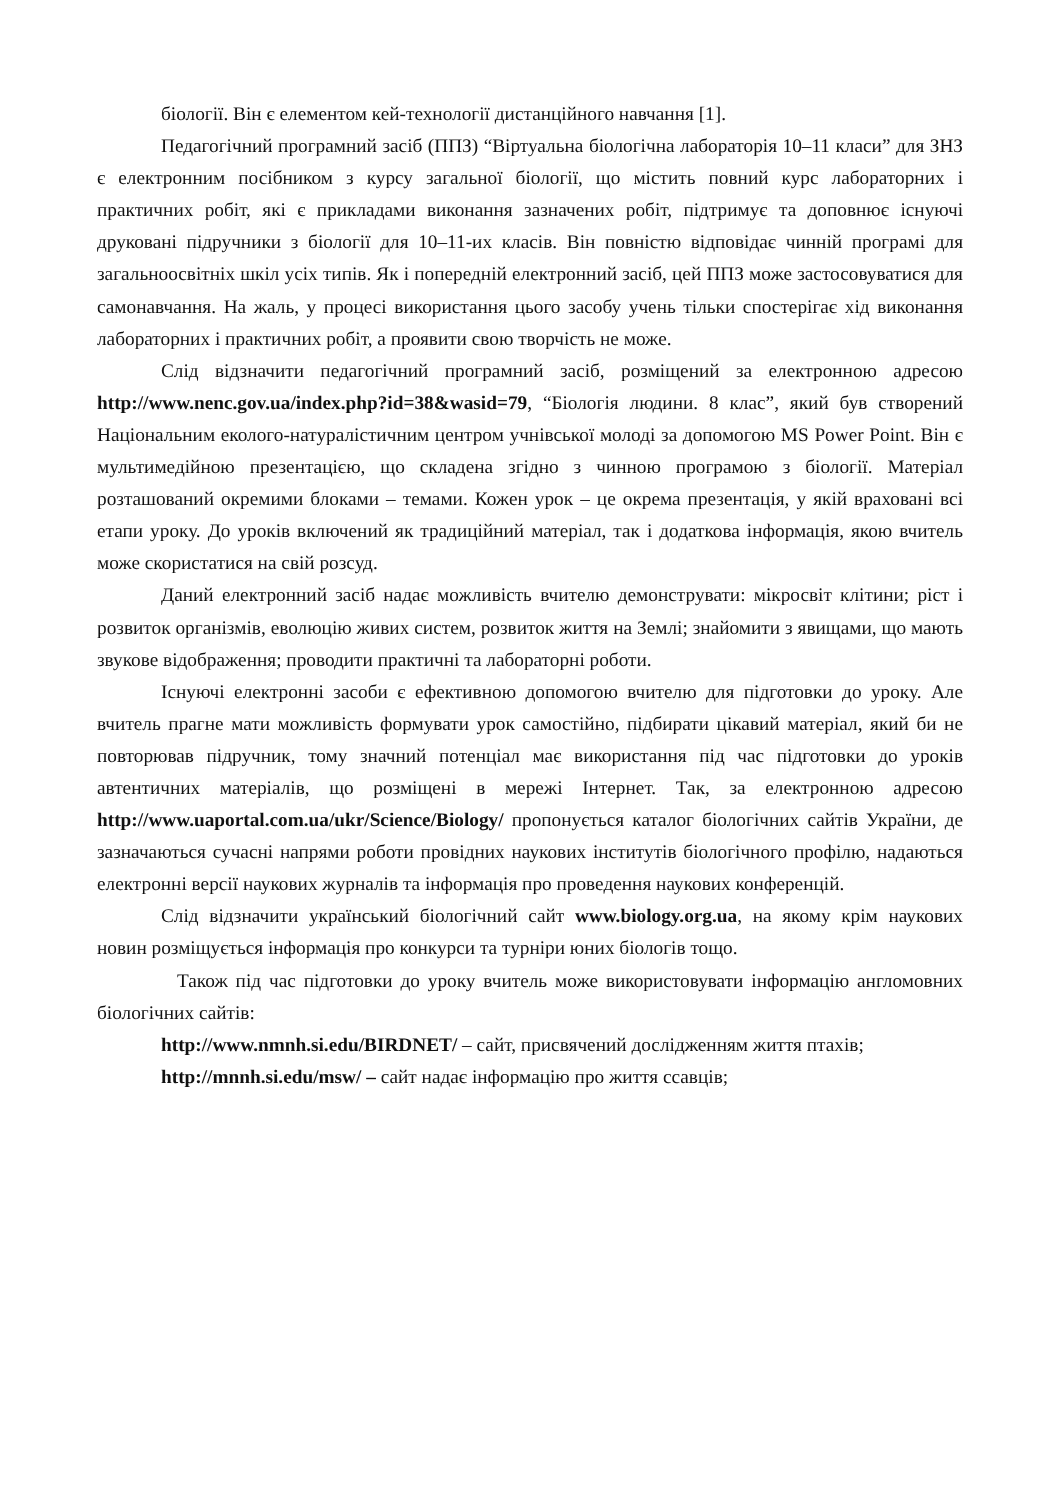біології. Він є елементом кей-технології дистанційного навчання [1].
Педагогічний програмний засіб (ППЗ) “Віртуальна біологічна лабораторія 10–11 класи” для ЗНЗ є електронним посібником з курсу загальної біології, що містить повний курс лабораторних і практичних робіт, які є прикладами виконання зазначених робіт, підтримує та доповнює існуючі друковані підручники з біології для 10–11-их класів. Він повністю відповідає чинній програмі для загальноосвітніх шкіл усіх типів. Як і попередній електронний засіб, цей ППЗ може застосовуватися для самонавчання. На жаль, у процесі використання цього засобу учень тільки спостерігає хід виконання лабораторних і практичних робіт, а проявити свою творчість не може.
Слід відзначити педагогічний програмний засіб, розміщений за електронною адресою http://www.nenc.gov.ua/index.php?id=38&wasid=79, “Біологія людини. 8 клас”, який був створений Національним еколого-натуралістичним центром учнівської молоді за допомогою MS Power Point. Він є мультимедійною презентацією, що складена згідно з чинною програмою з біології. Матеріал розташований окремими блоками – темами. Кожен урок – це окрема презентація, у якій враховані всі етапи уроку. До уроків включений як традиційний матеріал, так і додаткова інформація, якою вчитель може скористатися на свій розсуд.
Даний електронний засіб надає можливість вчителю демонструвати: мікросвіт клітини; ріст і розвиток організмів, еволюцію живих систем, розвиток життя на Землі; знайомити з явищами, що мають звукове відображення; проводити практичні та лабораторні роботи.
Існуючі електронні засоби є ефективною допомогою вчителю для підготовки до уроку. Але вчитель прагне мати можливість формувати урок самостійно, підбирати цікавий матеріал, який би не повторював підручник, тому значний потенціал має використання під час підготовки до уроків автентичних матеріалів, що розміщені в мережі Інтернет. Так, за електронною адресою http://www.uaportal.com.ua/ukr/Science/Biology/ пропонується каталог біологічних сайтів України, де зазначаються сучасні напрями роботи провідних наукових інститутів біологічного профілю, надаються електронні версії наукових журналів та інформація про проведення наукових конференцій.
Слід відзначити український біологічний сайт www.biology.org.ua, на якому крім наукових новин розміщується інформація про конкурси та турніри юних біологів тощо.
Також під час підготовки до уроку вчитель може використовувати інформацію англомовних біологічних сайтів:
http://www.nmnh.si.edu/BIRDNET/ – сайт, присвячений дослідженням життя птахів;
http://mnnh.si.edu/msw/ – сайт надає інформацію про життя ссавців;